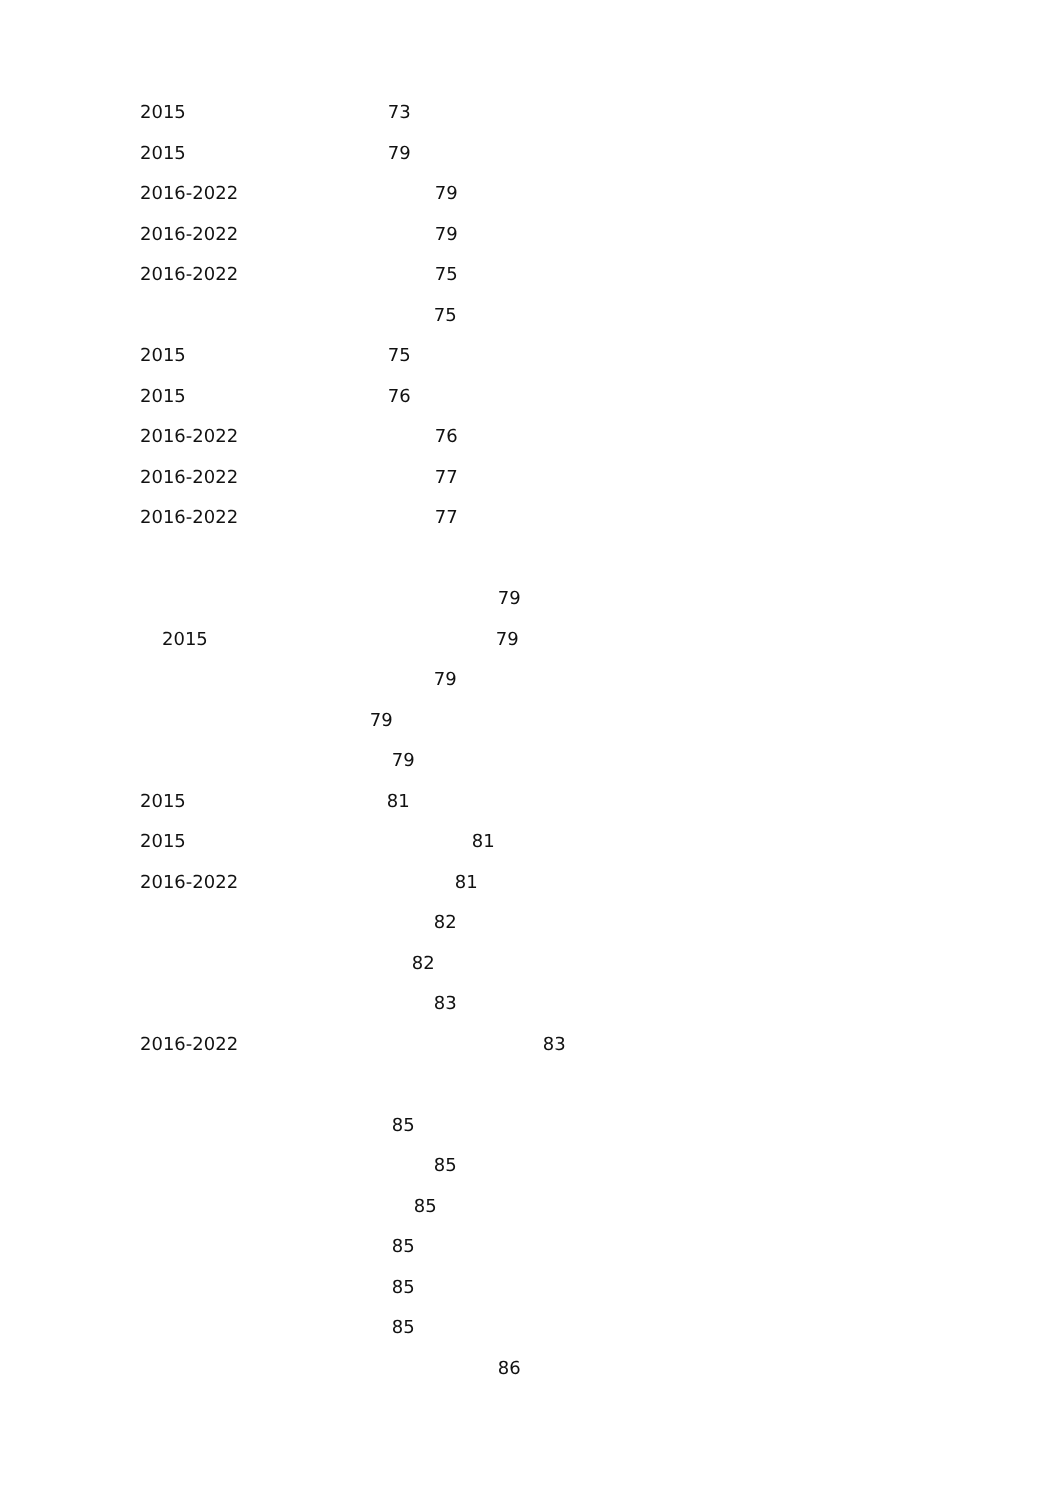2015 73
2015 79
2016-2022 79
2016-2022 79
2016-2022 75
75
2015 75
2015 76
2016-2022 76
2016-2022 77
2016-2022 77
79
2015 79
79
79
79
2015 81
2015 81
2016-2022 81
82
82
83
2016-2022 83
85
85
85
85
85
85
86